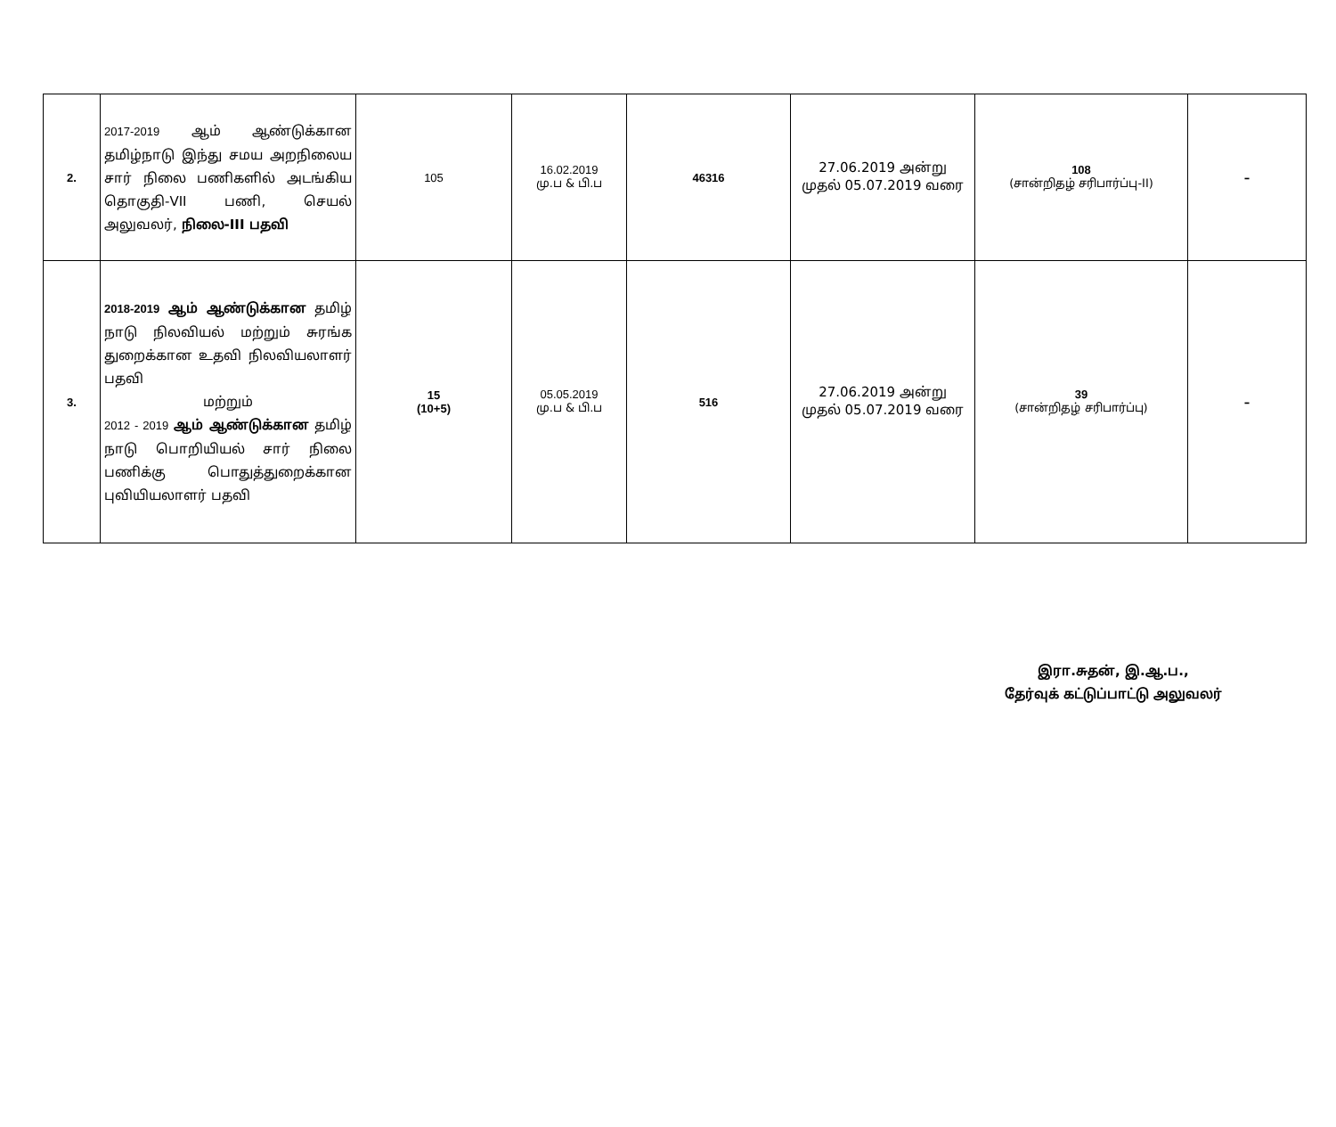| 2. | 2017-2019 ஆம் ஆண்டுக்கான தமிழ்நாடு இந்து சமய அறநிலைய சார் நிலை பணிகளில் அடங்கிய தொகுதி-VII பணி, செயல் அலுவலர், நிலை-III பதவி | 105 | 16.02.2019 மு.ப & பி.ப | 46316 | 27.06.2019 அன்று முதல் 05.07.2019 வரை | 108 (சான்றிதழ் சரிபார்ப்பு-II) | – |
| 3. | 2018-2019 ஆம் ஆண்டுக்கான தமிழ் நாடு நிலவியல் மற்றும் சுரங்க துறைக்கான உதவி நிலவியலாளர் பதவி மற்றும் 2012 - 2019 ஆம் ஆண்டுக்கான தமிழ் நாடு பொறியியல் சார் நிலை பணிக்கு பொதுத்துறைக்கான புவியியலாளர் பதவி | 15 (10+5) | 05.05.2019 மு.ப & பி.ப | 516 | 27.06.2019 அன்று முதல் 05.07.2019 வரை | 39 (சான்றிதழ் சரிபார்ப்பு) | – |
இரா.சுதன், இ.ஆ.ப.,
தேர்வுக் கட்டுப்பாட்டு அலுவலர்